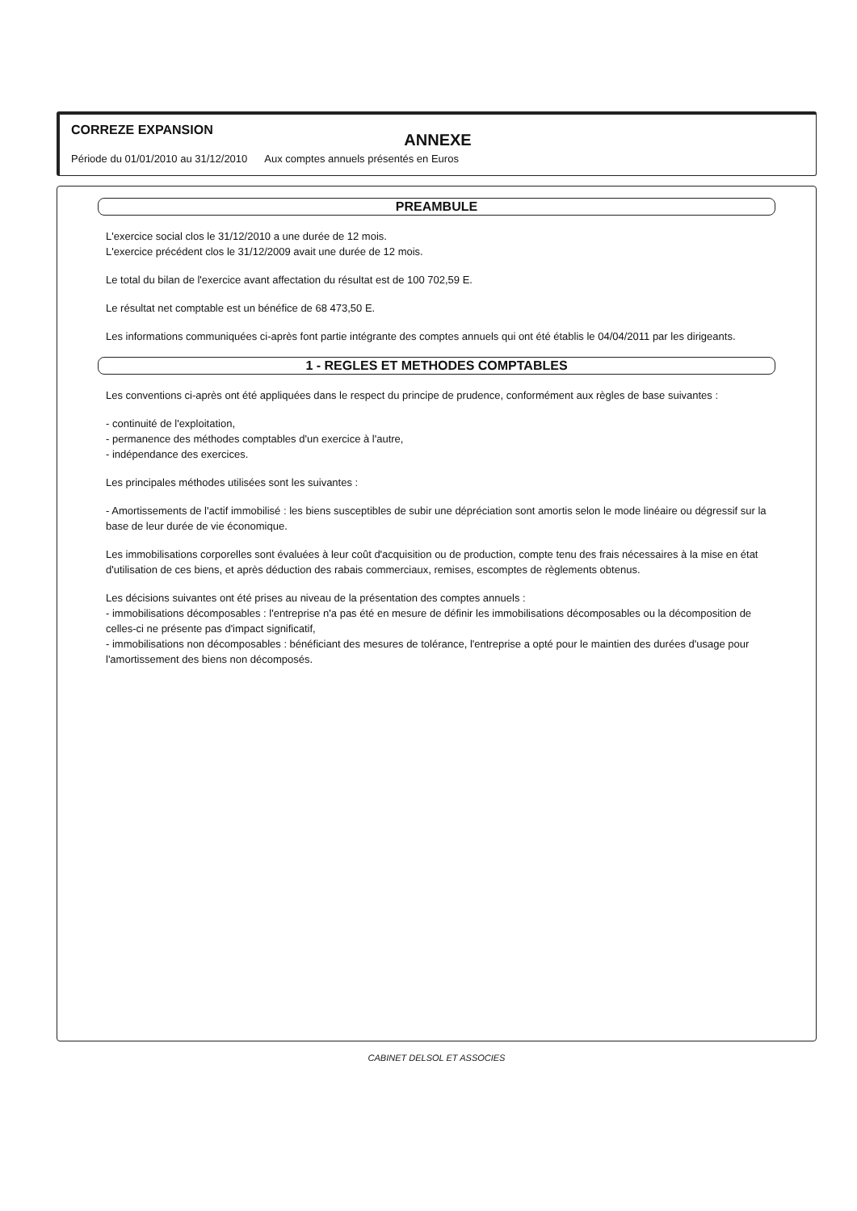CORREZE EXPANSION
ANNEXE
Période du 01/01/2010 au 31/12/2010 Aux comptes annuels présentés en Euros
PREAMBULE
L'exercice social clos le 31/12/2010 a une durée de 12 mois.
L'exercice précédent clos le 31/12/2009 avait une durée de 12 mois.
Le total du bilan de l'exercice avant affectation du résultat est de 100 702,59 E.
Le résultat net comptable est un bénéfice de 68 473,50 E.
Les informations communiquées ci-après font partie intégrante des comptes annuels qui ont été établis le 04/04/2011 par les dirigeants.
1 - REGLES ET METHODES COMPTABLES
Les conventions ci-après ont été appliquées dans le respect du principe de prudence, conformément aux règles de base suivantes :
- continuité de l'exploitation,
- permanence des méthodes comptables d'un exercice à l'autre,
- indépendance des exercices.
Les principales méthodes utilisées sont les suivantes :
- Amortissements de l'actif immobilisé : les biens susceptibles de subir une dépréciation sont amortis selon le mode linéaire ou dégressif sur la base de leur durée de vie économique.
Les immobilisations corporelles sont évaluées à leur coût d'acquisition ou de production, compte tenu des frais nécessaires à la mise en état d'utilisation de ces biens, et après déduction des rabais commerciaux, remises, escomptes de règlements obtenus.
Les décisions suivantes ont été prises au niveau de la présentation des comptes annuels :
- immobilisations décomposables : l'entreprise n'a pas été en mesure de définir les immobilisations décomposables ou la décomposition de celles-ci ne présente pas d'impact significatif,
- immobilisations non décomposables : bénéficiant des mesures de tolérance, l'entreprise a opté pour le maintien des durées d'usage pour l'amortissement des biens non décomposés.
CABINET DELSOL ET ASSOCIES